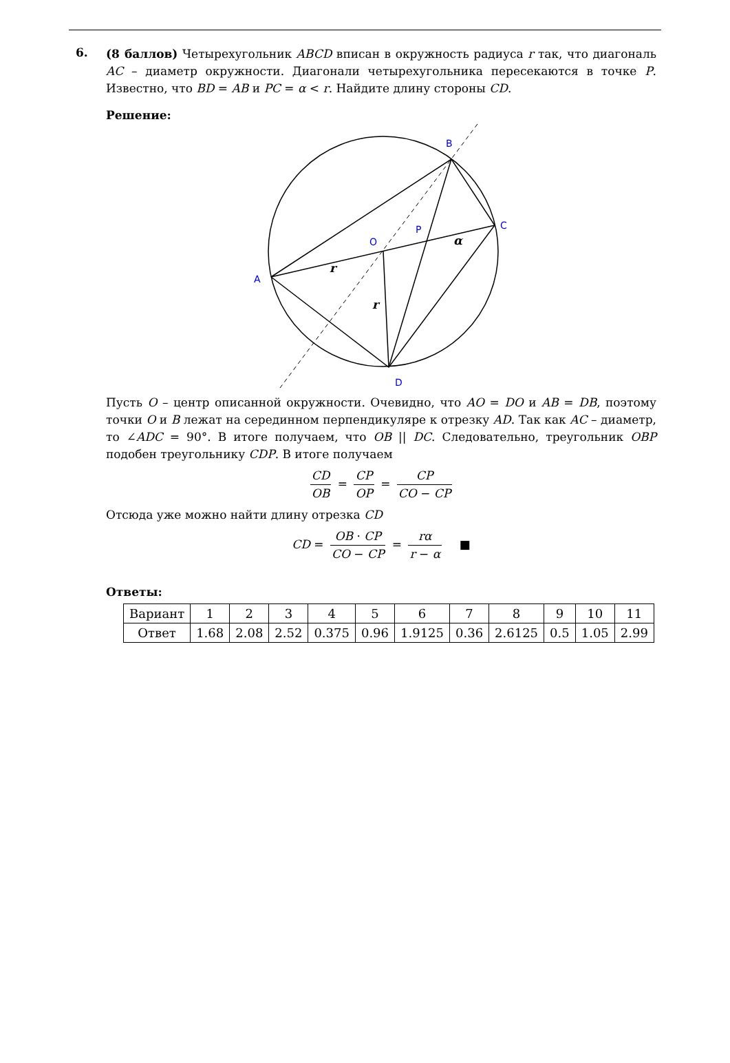6.
(8 баллов) Четырехугольник ABCD вписан в окружность радиуса r так, что диагональ AC – диаметр окружности. Диагонали четырехугольника пересекаются в точке P. Известно, что BD = AB и PC = α < r. Найдите длину стороны CD.
Решение:
B
C
O
P
A
D
r
r
α
Пусть O – центр описанной окружности. Очевидно, что AO = DO и AB = DB, поэтому точки O и B лежат на серединном перпендикуляре к отрезку AD. Так как AC – диаметр, то ∠ADC = 90°. В итоге получаем, что OB || DC. Следовательно, треугольник OBP подобен треугольнику CDP. В итоге получаем
CD OB = CP OP = CP CO − CP
Отсюда уже можно найти длину отрезка CD
CD = OB · CP CO − CP = rα r − α ■
Ответы:
| Вариант | 1 | 2 | 3 | 4 | 5 | 6 | 7 | 8 | 9 | 10 | 11 |
| Ответ | 1.68 | 2.08 | 2.52 | 0.375 | 0.96 | 1.9125 | 0.36 | 2.6125 | 0.5 | 1.05 | 2.99 |